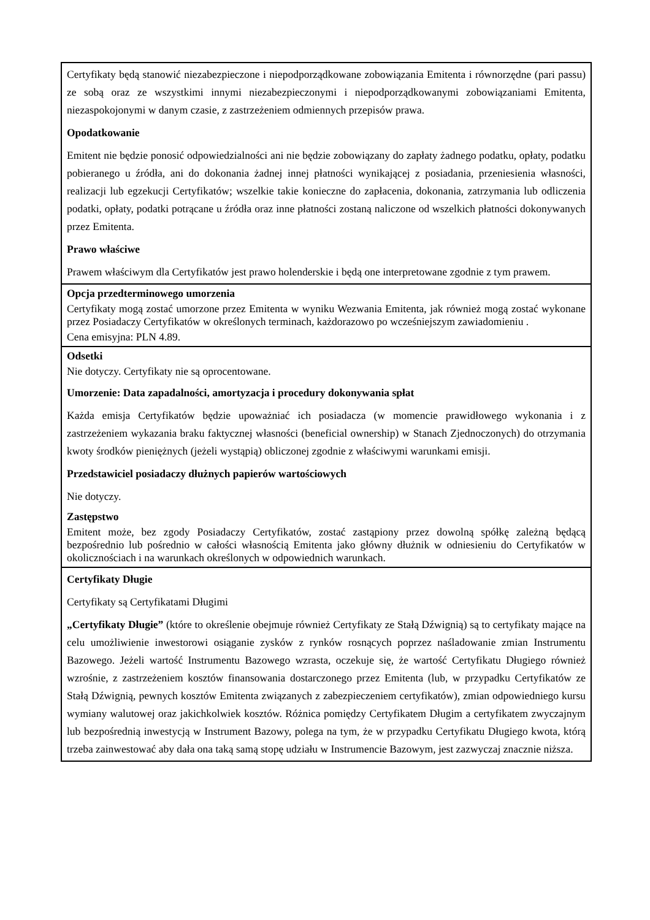| Certyfikaty będą stanowić niezabezpieczone i niepodporządkowane zobowiązania Emitenta i równorzędne (pari passu) ze sobą oraz ze wszystkimi innymi niezabezpieczonymi i niepodporządkowanymi zobowiązaniami Emitenta, niezaspokojonymi w danym czasie, z zastrzeżeniem odmiennych przepisów prawa. Opodatkowanie Emitent nie będzie ponosić odpowiedzialności ani nie będzie zobowiązany do zapłaty żadnego podatku, opłaty, podatku pobieranego u źródła, ani do dokonania żadnej innej płatności wynikającej z posiadania, przeniesienia własności, realizacji lub egzekucji Certyfikatów; wszelkie takie konieczne do zapłacenia, dokonania, zatrzymania lub odliczenia podatki, opłaty, podatki potrącane u źródła oraz inne płatności zostaną naliczone od wszelkich płatności dokonywanych przez Emitenta. Prawo właściwe Prawem właściwym dla Certyfikatów jest prawo holenderskie i będą one interpretowane zgodnie z tym prawem. |
| Opcja przedterminowego umorzenia Certyfikaty mogą zostać umorzone przez Emitenta w wyniku Wezwania Emitenta, jak również mogą zostać wykonane przez Posiadaczy Certyfikatów w określonych terminach, każdorazowo po wcześniejszym zawiadomieniu . Cena emisyjna: PLN 4.89. |
| Odsetki Nie dotyczy. Certyfikaty nie są oprocentowane. Umorzenie: Data zapadalności, amortyzacja i procedury dokonywania spłat Każda emisja Certyfikatów będzie upoważniać ich posiadacza (w momencie prawidłowego wykonania i z zastrzeżeniem wykazania braku faktycznej własności (beneficial ownership) w Stanach Zjednoczonych) do otrzymania kwoty środków pieniężnych (jeżeli wystąpią) obliczonej zgodnie z właściwymi warunkami emisji. Przedstawiciel posiadaczy dłużnych papierów wartościowych Nie dotyczy. Zastępstwo Emitent może, bez zgody Posiadaczy Certyfikatów, zostać zastąpiony przez dowolną spółkę zależną będącą bezpośrednio lub pośrednio w całości własnością Emitenta jako główny dłużnik w odniesieniu do Certyfikatów w okolicznościach i na warunkach określonych w odpowiednich warunkach. |
| Certyfikaty Długie Certyfikaty są Certyfikatami Długimi „Certyfikaty Długie” (które to określenie obejmuje również Certyfikaty ze Stałą Dźwignią) są to certyfikaty mające na celu umożliwienie inwestorowi osiąganie zysków z rynków rosnących poprzez naśladowanie zmian Instrumentu Bazowego. Jeżeli wartość Instrumentu Bazowego wzrasta, oczekuje się, że wartość Certyfikatu Długiego również wzrośnie, z zastrzeżeniem kosztów finansowania dostarczonego przez Emitenta (lub, w przypadku Certyfikatów ze Stałą Dźwignią, pewnych kosztów Emitenta związanych z zabezpieczeniem certyfikatów), zmian odpowiedniego kursu wymiany walutowej oraz jakichkolwiek kosztów. Różnica pomiędzy Certyfikatem Długim a certyfikatem zwyczajnym lub bezpośrednią inwestycją w Instrument Bazowy, polega na tym, że w przypadku Certyfikatu Długiego kwota, którą trzeba zainwestować aby dała ona taką samą stopę udziału w Instrumencie Bazowym, jest zazwyczaj znacznie niższa. |